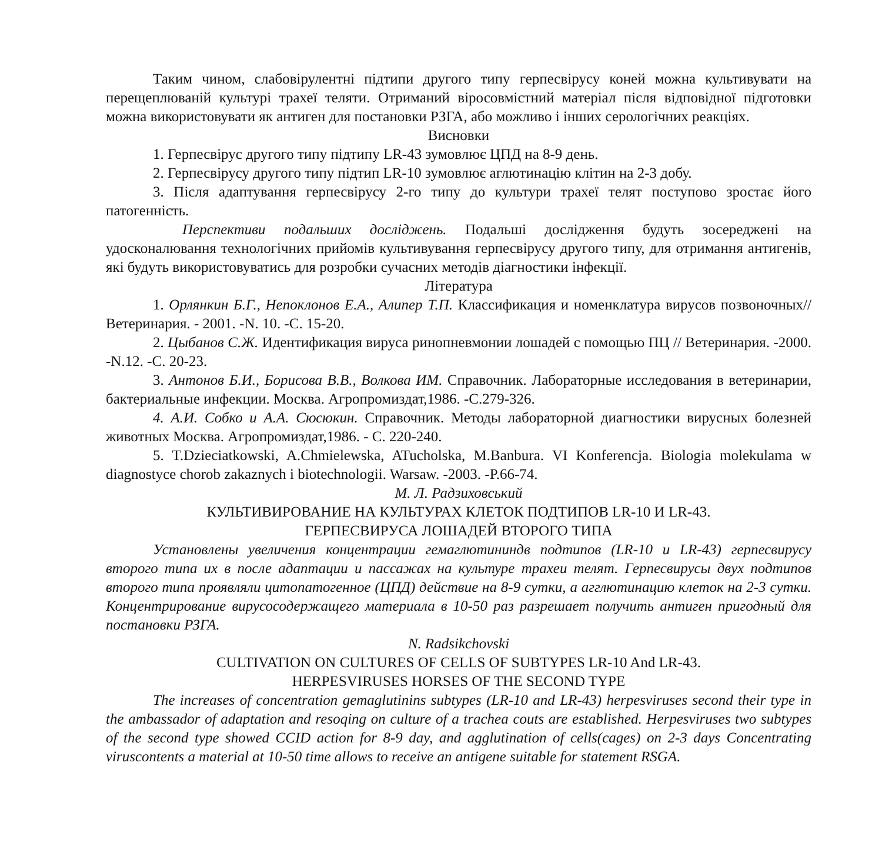Таким чином, слабовірулентні підтипи другого типу герпесвірусу коней можна культивувати на перещеплюваній культурі трахеї теляти. Отриманий віросовмістний матеріал після відповідної підготовки можна використовувати як антиген для постановки РЗГА, або можливо і інших серологічних реакціях.
Висновки
1. Герпесвірус другого типу підтипу LR-43 зумовлює ЦПД на 8-9 день.
2. Герпесвірусу другого типу підтип LR-10 зумовлює аглютинацію клітин на 2-3 добу.
3. Після адаптування герпесвірусу 2-го типу до культури трахеї телят поступово зростає його патогенність.
Перспективи подальших досліджень. Подальші дослідження будуть зосереджені на удосконалювання технологічних прийомів культивування герпесвірусу другого типу, для отримання антигенів, які будуть використовуватись для розробки сучасних методів діагностики інфекції.
Література
1. Орлянкин Б.Г., Непоклонов Е.А., Алипер Т.П. Классификация и номенклатура вирусов позвоночных//Ветеринария. - 2001. -N. 10. -С. 15-20.
2. Цыбанов С.Ж. Идентификация вируса ринопневмонии лошадей с помощью ПЦ // Ветеринария. -2000. -N.12. -С. 20-23.
3. Антонов Б.И., Борисова В.В., Волкова ИМ. Справочник. Лабораторные исследования в ветеринарии, бактериальные инфекции. Москва. Агропромиздат,1986. -С.279-326.
4. А.И. Собко и А.А. Сюсюкин. Справочник. Методы лабораторной диагностики вирусных болезней животных Москва. Агропромиздат,1986. - С. 220-240.
5. T.Dzieciatkowski, A.Chmielewska, ATucholska, M.Banbura. VI Konferencja. Biologia molekulama w diagnostyce chorob zakaznych i biotechnologii. Warsaw. -2003. -P.66-74.
М. Л. Радзиховський
КУЛЬТИВИРОВАНИЕ НА КУЛЬТУРАХ КЛЕТОК ПОДТИПОВ LR-10 И LR-43.
ГЕРПЕСВИРУСА ЛОШАДЕЙ ВТОРОГО ТИПА
Установлены увеличения концентрации гемаглютининдв подтипов (LR-10 и LR-43) герпесвирусу второго типа их в после адаптации и пассажах на культуре трахеи телят. Герпесвирусы двух подтипов второго типа проявляли цитопатогенное (ЦПД) действие на 8-9 сутки, а агглютинацию клеток на 2-3 сутки. Концентрирование вирусосодержащего материала в 10-50 раз разрешает получить антиген пригодный для постановки РЗГА.
N. Radsikchovski
CULTIVATION ON CULTURES OF CELLS OF SUBTYPES LR-10 And LR-43.
HERPESVIRUSES HORSES OF THE SECOND TYPE
The increases of concentration gemaglutinins subtypes (LR-10 and LR-43) herpesviruses second their type in the ambassador of adaptation and resoqing on culture of a trachea couts are established. Herpesviruses two subtypes of the second type showed CCID action for 8-9 day, and agglutination of cells(cages) on 2-3 days Concentrating viruscontents a material at 10-50 time allows to receive an antigene suitable for statement RSGA.